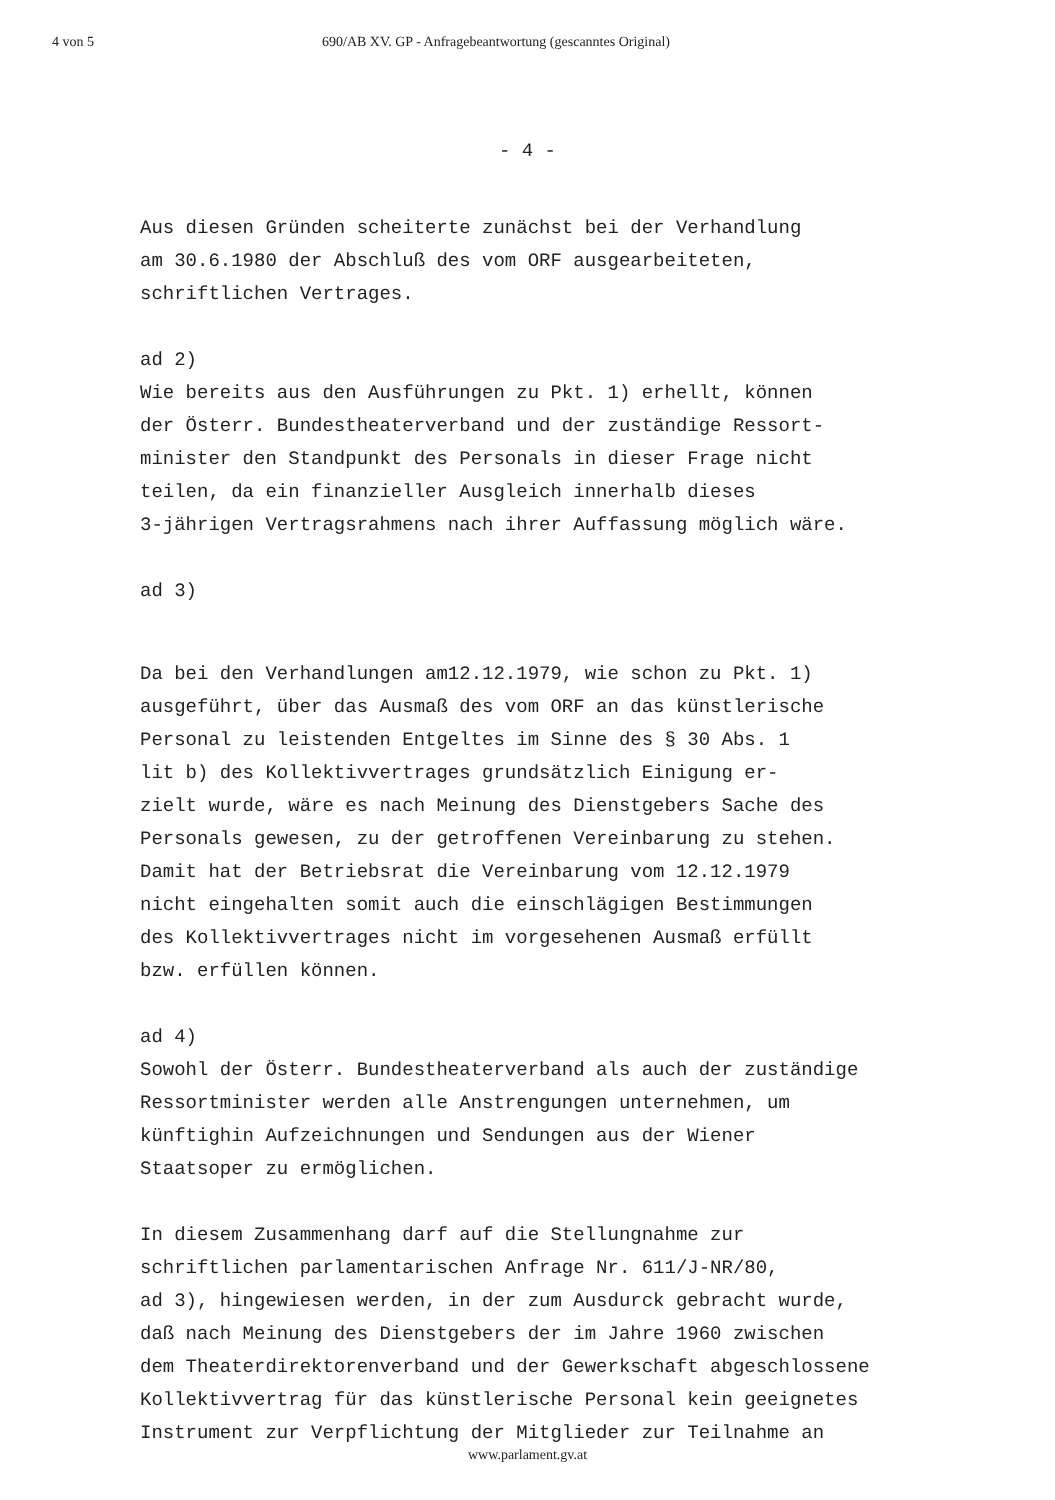4 von 5 690/AB XV. GP - Anfragebeantwortung (gescanntes Original)
- 4 -
Aus diesen Gründen scheiterte zunächst bei der Verhandlung
am 30.6.1980 der Abschluß des vom ORF ausgearbeiteten,
schriftlichen Vertrages.
ad 2)
Wie bereits aus den Ausführungen zu Pkt. 1) erhellt, können
der Österr. Bundestheaterverband und der zuständige Ressort-
minister den Standpunkt des Personals in dieser Frage nicht
teilen, da ein finanzieller Ausgleich innerhalb dieses
3-jährigen Vertragsrahmens nach ihrer Auffassung möglich wäre.
ad 3)
Da bei den Verhandlungen am12.12.1979, wie schon zu Pkt. 1)
ausgeführt, über das Ausmaß des vom ORF an das künstlerische
Personal zu leistenden Entgeltes im Sinne des § 30 Abs. 1
lit b) des Kollektivvertrages grundsätzlich Einigung er-
zielt wurde, wäre es nach Meinung des Dienstgebers Sache des
Personals gewesen, zu der getroffenen Vereinbarung zu stehen.
Damit hat der Betriebsrat die Vereinbarung vom 12.12.1979
nicht eingehalten somit auch die einschlägigen Bestimmungen
des Kollektivvertrages nicht im vorgesehenen Ausmaß erfüllt
bzw. erfüllen können.
ad 4)
Sowohl der Österr. Bundestheaterverband als auch der zuständige
Ressortminister werden alle Anstrengungen unternehmen, um
künftighin Aufzeichnungen und Sendungen aus der Wiener
Staatsoper zu ermöglichen.
In diesem Zusammenhang darf auf die Stellungnahme zur
schriftlichen parlamentarischen Anfrage Nr. 611/J-NR/80,
ad 3), hingewiesen werden, in der zum Ausdurck gebracht wurde,
daß nach Meinung des Dienstgebers der im Jahre 1960 zwischen
dem Theaterdirektorenverband und der Gewerkschaft abgeschlossene
Kollektivvertrag für das künstlerische Personal kein geeignetes
Instrument zur Verpflichtung der Mitglieder zur Teilnahme an
www.parlament.gv.at